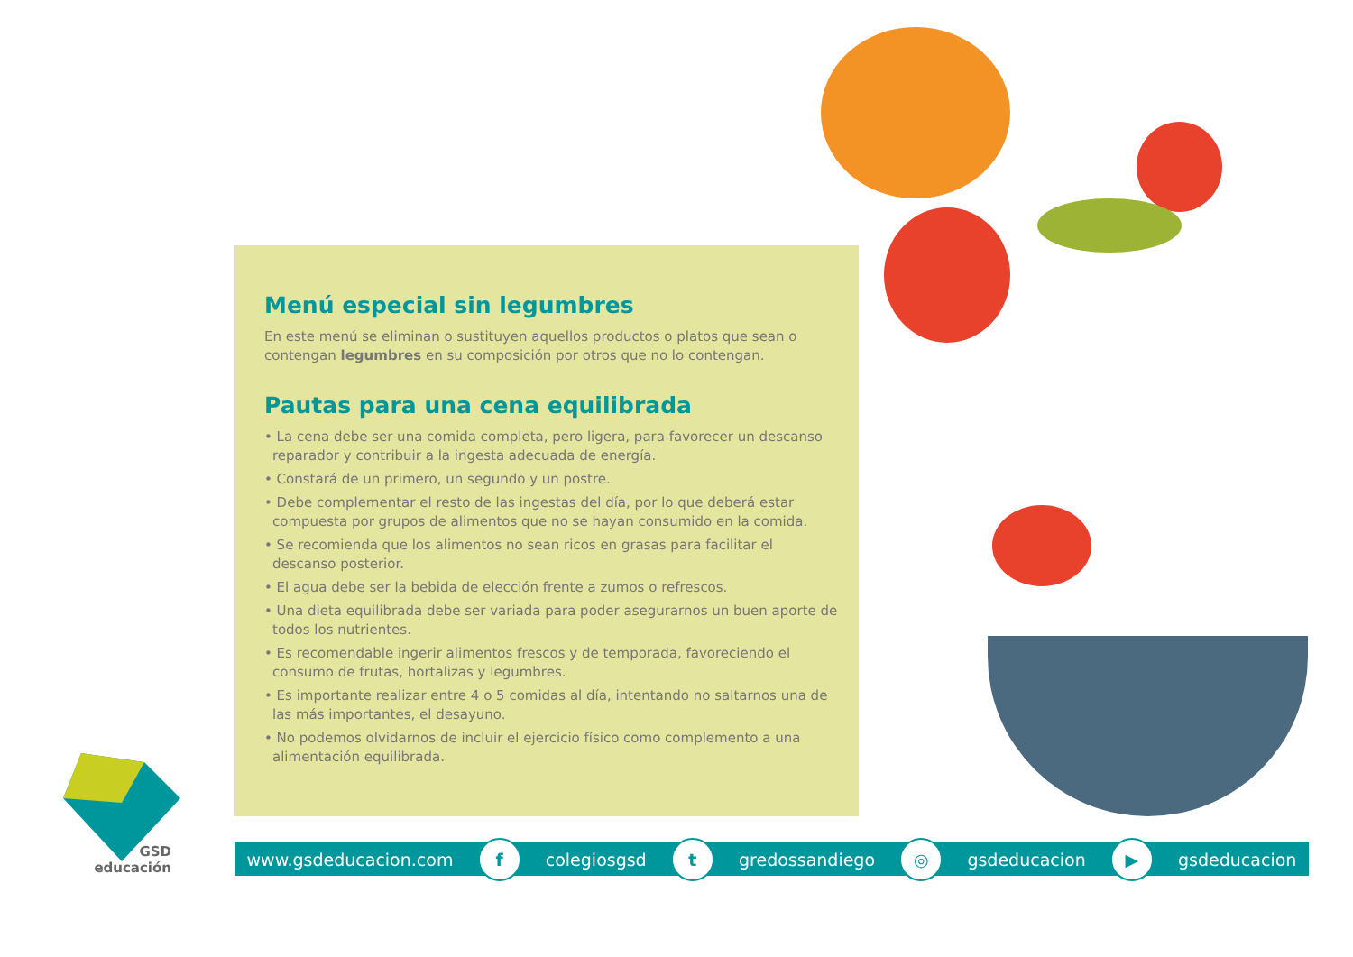Menú especial sin legumbres
En este menú se eliminan o sustituyen aquellos productos o platos que sean o contengan legumbres en su composición por otros que no lo contengan.
Pautas para una cena equilibrada
• La cena debe ser una comida completa, pero ligera, para favorecer un descanso reparador y contribuir a la ingesta adecuada de energía.
• Constará de un primero, un segundo y un postre.
• Debe complementar el resto de las ingestas del día, por lo que deberá estar compuesta por grupos de alimentos que no se hayan consumido en la comida.
• Se recomienda que los alimentos no sean ricos en grasas para facilitar el descanso posterior.
• El agua debe ser la bebida de elección frente a zumos o refrescos.
• Una dieta equilibrada debe ser variada para poder asegurarnos un buen aporte de todos los nutrientes.
• Es recomendable ingerir alimentos frescos y de temporada, favoreciendo el consumo de frutas, hortalizas y legumbres.
• Es importante realizar entre 4 o 5 comidas al día, intentando no saltarnos una de las más importantes, el desayuno.
• No podemos olvidarnos de incluir el ejercicio físico como complemento a una alimentación equilibrada.
GSD
educación
www.gsdeducacion.com f colegiosgsd t gredossandiego ◎ gsdeducacion ▶ gsdeducacion